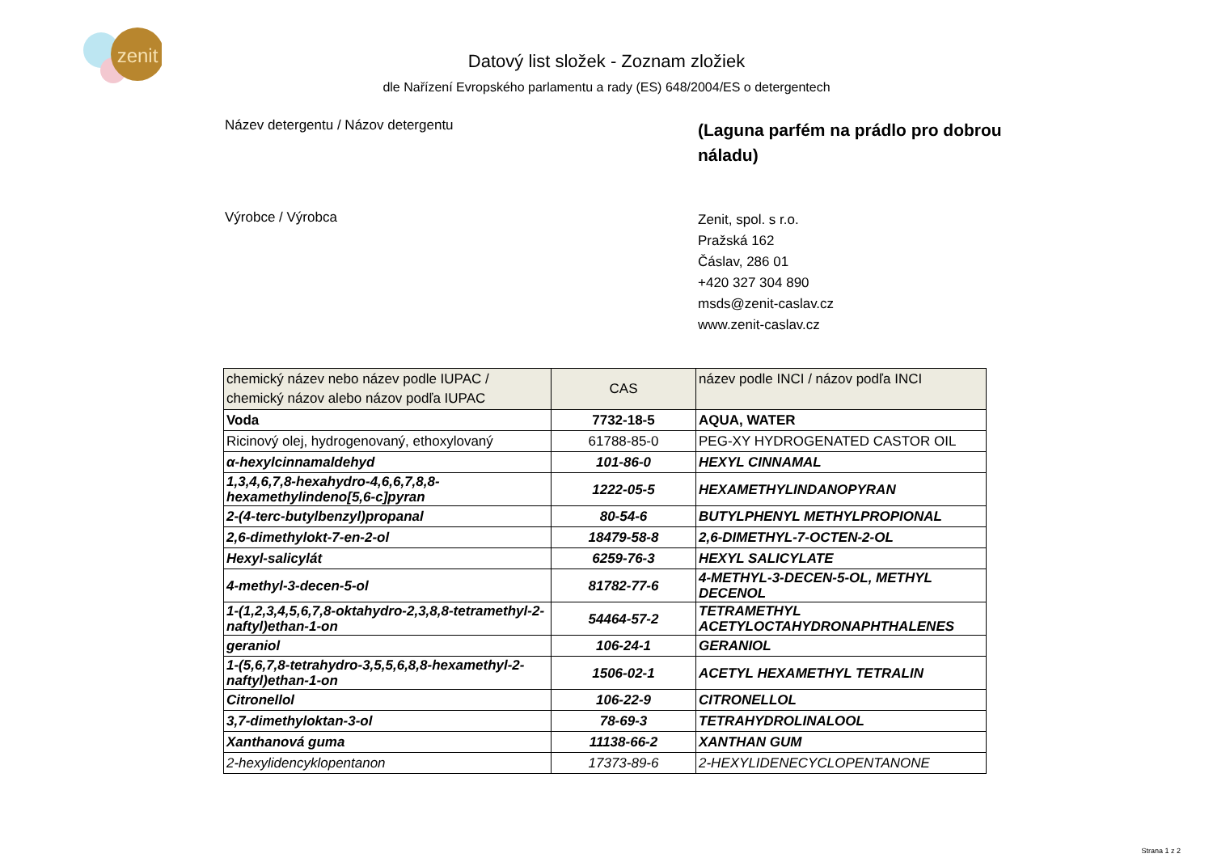zenit
Datový list složek - Zoznam zložiek
dle Nařízení Evropského parlamentu a rady (ES) 648/2004/ES o detergentech
Název detergentu / Názov detergentu
(Laguna parfém na prádlo pro dobrou náladu)
Výrobce / Výrobca
Zenit, spol. s r.o.
Pražská 162
Čáslav, 286 01
+420 327 304 890
msds@zenit-caslav.cz
www.zenit-caslav.cz
| chemický název nebo název podle IUPAC / chemický názov alebo názov podľa IUPAC | CAS | název podle INCI / názov podľa INCI |
| --- | --- | --- |
| Voda | 7732-18-5 | AQUA, WATER |
| Ricinový olej, hydrogenovaný, ethoxylovaný | 61788-85-0 | PEG-XY HYDROGENATED CASTOR OIL |
| α-hexylcinnamaldehyd | 101-86-0 | HEXYL CINNAMAL |
| 1,3,4,6,7,8-hexahydro-4,6,6,7,8,8-hexamethylindeno[5,6-c]pyran | 1222-05-5 | HEXAMETHYLINDANOPYRAN |
| 2-(4-terc-butylbenzyl)propanal | 80-54-6 | BUTYLPHENYL METHYLPROPIONAL |
| 2,6-dimethylokt-7-en-2-ol | 18479-58-8 | 2,6-DIMETHYL-7-OCTEN-2-OL |
| Hexyl-salicylát | 6259-76-3 | HEXYL SALICYLATE |
| 4-methyl-3-decen-5-ol | 81782-77-6 | 4-METHYL-3-DECEN-5-OL, METHYL DECENOL |
| 1-(1,2,3,4,5,6,7,8-oktahydro-2,3,8,8-tetramethyl-2-naftyl)ethan-1-on | 54464-57-2 | TETRAMETHYL ACETYLOCTAHYDRONAPHTHALENES |
| geraniol | 106-24-1 | GERANIOL |
| 1-(5,6,7,8-tetrahydro-3,5,5,6,8,8-hexamethyl-2-naftyl)ethan-1-on | 1506-02-1 | ACETYL HEXAMETHYL TETRALIN |
| Citronellol | 106-22-9 | CITRONELLOL |
| 3,7-dimethyloktan-3-ol | 78-69-3 | TETRAHYDROLINALOOL |
| Xanthanová guma | 11138-66-2 | XANTHAN GUM |
| 2-hexylidencyklopentanon | 17373-89-6 | 2-HEXYLIDENECYCLOPENTANONE |
Strana 1 z 2